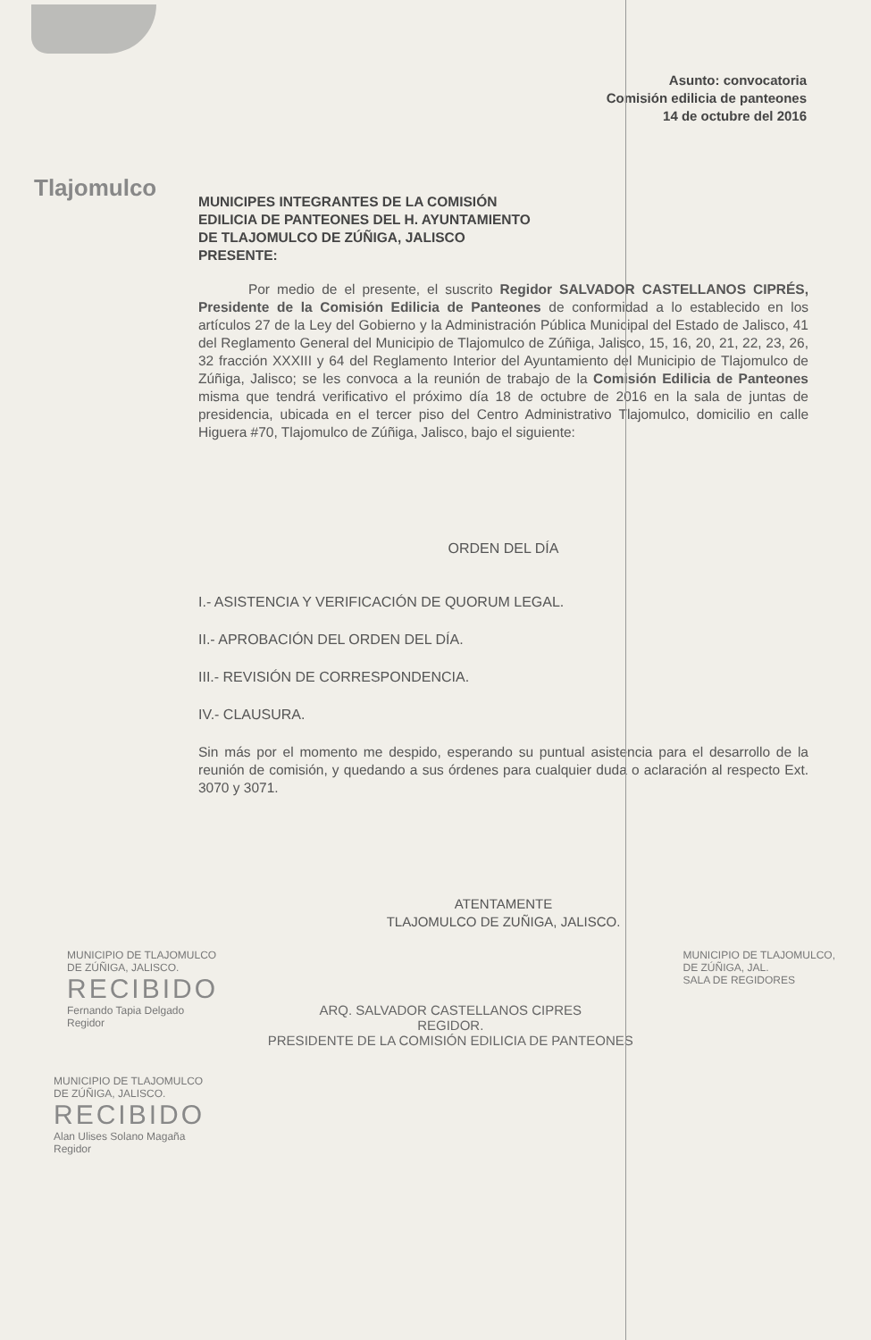Asunto: convocatoria
Comisión edilicia de panteones
14 de octubre del 2016
Tlajomulco
MUNICIPES INTEGRANTES DE LA COMISIÓN
EDILICIA DE PANTEONES DEL H. AYUNTAMIENTO
DE TLAJOMULCO DE ZÚÑIGA, JALISCO
PRESENTE:
Por medio de el presente, el suscrito Regidor SALVADOR CASTELLANOS CIPRÉS, Presidente de la Comisión Edilicia de Panteones de conformidad a lo establecido en los artículos 27 de la Ley del Gobierno y la Administración Pública Municipal del Estado de Jalisco, 41 del Reglamento General del Municipio de Tlajomulco de Zúñiga, Jalisco, 15, 16, 20, 21, 22, 23, 26, 32 fracción XXXIII y 64 del Reglamento Interior del Ayuntamiento del Municipio de Tlajomulco de Zúñiga, Jalisco; se les convoca a la reunión de trabajo de la Comisión Edilicia de Panteones misma que tendrá verificativo el próximo día 18 de octubre de 2016 en la sala de juntas de presidencia, ubicada en el tercer piso del Centro Administrativo Tlajomulco, domicilio en calle Higuera #70, Tlajomulco de Zúñiga, Jalisco, bajo el siguiente:
ORDEN DEL DÍA
I.- ASISTENCIA Y VERIFICACIÓN DE QUORUM LEGAL.
II.- APROBACIÓN DEL ORDEN DEL DÍA.
III.- REVISIÓN DE CORRESPONDENCIA.
IV.- CLAUSURA.
Sin más por el momento me despido, esperando su puntual asistencia para el desarrollo de la reunión de comisión, y quedando a sus órdenes para cualquier duda o aclaración al respecto Ext. 3070 y 3071.
ATENTAMENTE
TLAJOMULCO DE ZUÑIGA, JALISCO.
MUNICIPIO DE TLAJOMULCO
DE ZÚÑIGA, JALISCO.
RECIBIDO
Fernando Tapia Delgado
Regidor
ARQ. SALVADOR CASTELLANOS CIPRES
REGIDOR.
PRESIDENTE DE LA COMISIÓN EDILICIA DE PANTEONES
MUNICIPIO DE TLAJOMULCO,
DE ZÚÑIGA, JAL.
SALA DE REGIDORES
MUNICIPIO DE TLAJOMULCO
DE ZÚÑIGA, JALISCO.
RECIBIDO
Alan Ulises Solano Magaña
Regidor